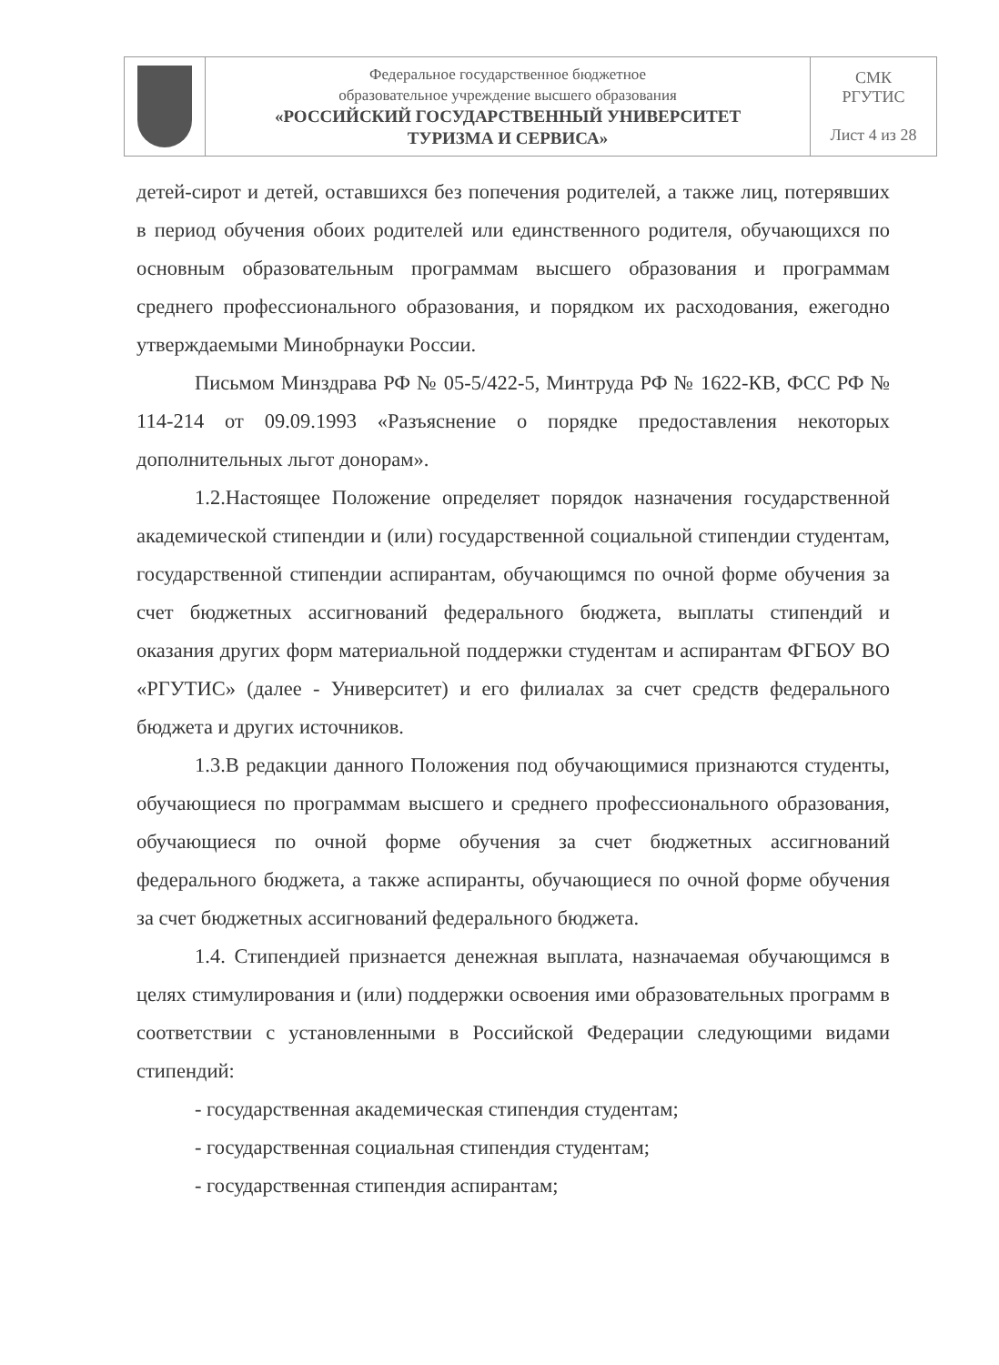| | Федеральное государственное бюджетное образовательное учреждение высшего образования «РОССИЙСКИЙ ГОСУДАРСТВЕННЫЙ УНИВЕРСИТЕТ ТУРИЗМА И СЕРВИСА» | СМК РГУТИС Лист 4 из 28 |
детей-сирот и детей, оставшихся без попечения родителей, а также лиц, потерявших в период обучения обоих родителей или единственного родителя, обучающихся по основным образовательным программам высшего образования и программам среднего профессионального образования, и порядком их расходования, ежегодно утверждаемыми Минобрнауки России.
Письмом Минздрава РФ № 05-5/422-5, Минтруда РФ № 1622-КВ, ФСС РФ № 114-214 от 09.09.1993 «Разъяснение о порядке предоставления некоторых дополнительных льгот донорам».
1.2.Настоящее Положение определяет порядок назначения государственной академической стипендии и (или) государственной социальной стипендии студентам, государственной стипендии аспирантам, обучающимся по очной форме обучения за счет бюджетных ассигнований федерального бюджета, выплаты стипендий и оказания других форм материальной поддержки студентам и аспирантам ФГБОУ ВО «РГУТИС» (далее - Университет) и его филиалах за счет средств федерального бюджета и других источников.
1.3.В редакции данного Положения под обучающимися признаются студенты, обучающиеся по программам высшего и среднего профессионального образования, обучающиеся по очной форме обучения за счет бюджетных ассигнований федерального бюджета, а также аспиранты, обучающиеся по очной форме обучения за счет бюджетных ассигнований федерального бюджета.
1.4. Стипендией признается денежная выплата, назначаемая обучающимся в целях стимулирования и (или) поддержки освоения ими образовательных программ в соответствии с установленными в Российской Федерации следующими видами стипендий:
- государственная академическая стипендия студентам;
- государственная социальная стипендия студентам;
- государственная стипендия аспирантам;